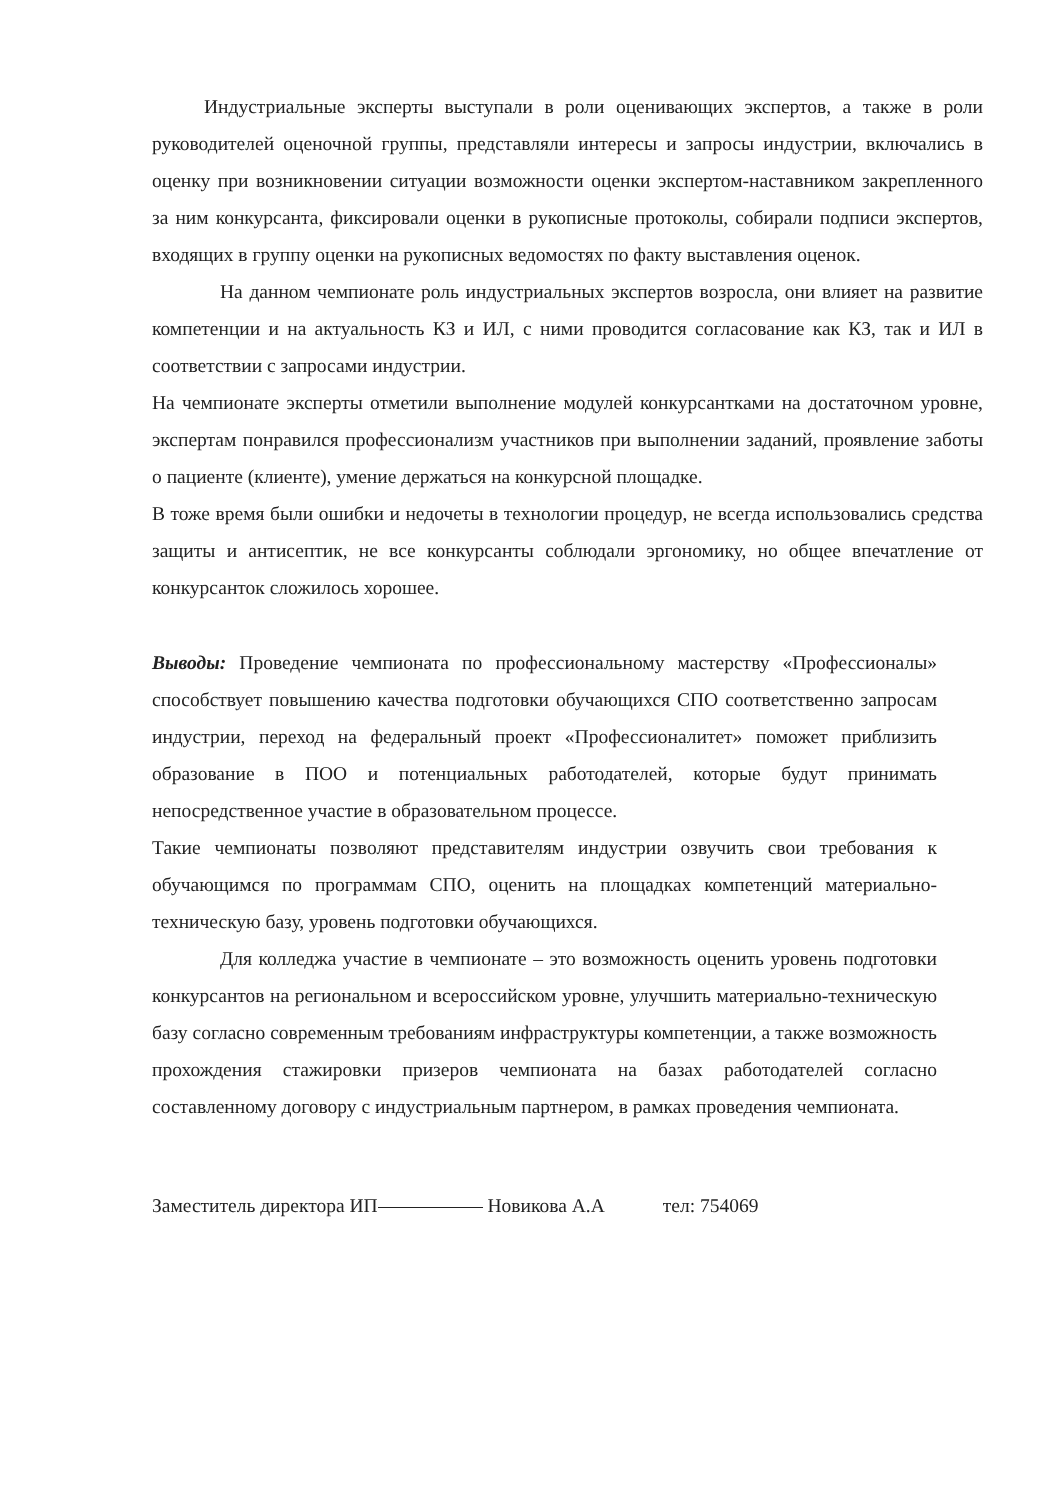Индустриальные эксперты выступали в роли оценивающих экспертов, а также в роли руководителей оценочной группы, представляли интересы и запросы индустрии, включались в оценку при возникновении ситуации возможности оценки экспертом-наставником закрепленного за ним конкурсанта, фиксировали оценки в рукописные протоколы, собирали подписи экспертов, входящих в группу оценки на рукописных ведомостях по факту выставления оценок.
На данном чемпионате роль индустриальных экспертов возросла, они влияет на развитие компетенции и на актуальность КЗ и ИЛ, с ними проводится согласование как КЗ, так и ИЛ в соответствии с запросами индустрии.
На чемпионате эксперты отметили выполнение модулей конкурсантками на достаточном уровне, экспертам понравился профессионализм участников при выполнении заданий, проявление заботы о пациенте (клиенте), умение держаться на конкурсной площадке.
В тоже время были ошибки и недочеты в технологии процедур, не всегда использовались средства защиты и антисептик, не все конкурсанты соблюдали эргономику, но общее впечатление от конкурсанток сложилось хорошее.
Выводы: Проведение чемпионата по профессиональному мастерству «Профессионалы» способствует повышению качества подготовки обучающихся СПО соответственно запросам индустрии, переход на федеральный проект «Профессионалитет» поможет приблизить образование в ПОО и потенциальных работодателей, которые будут принимать непосредственное участие в образовательном процессе.
Такие чемпионаты позволяют представителям индустрии озвучить свои требования к обучающимся по программам СПО, оценить на площадках компетенций материально-техническую базу, уровень подготовки обучающихся.
Для колледжа участие в чемпионате – это возможность оценить уровень подготовки конкурсантов на региональном и всероссийском уровне, улучшить материально-техническую базу согласно современным требованиям инфраструктуры компетенции, а также возможность прохождения стажировки призеров чемпионата на базах работодателей согласно составленному договору с индустриальным партнером, в рамках проведения чемпионата.
Заместитель директора ИП Новикова А.А тел: 754069